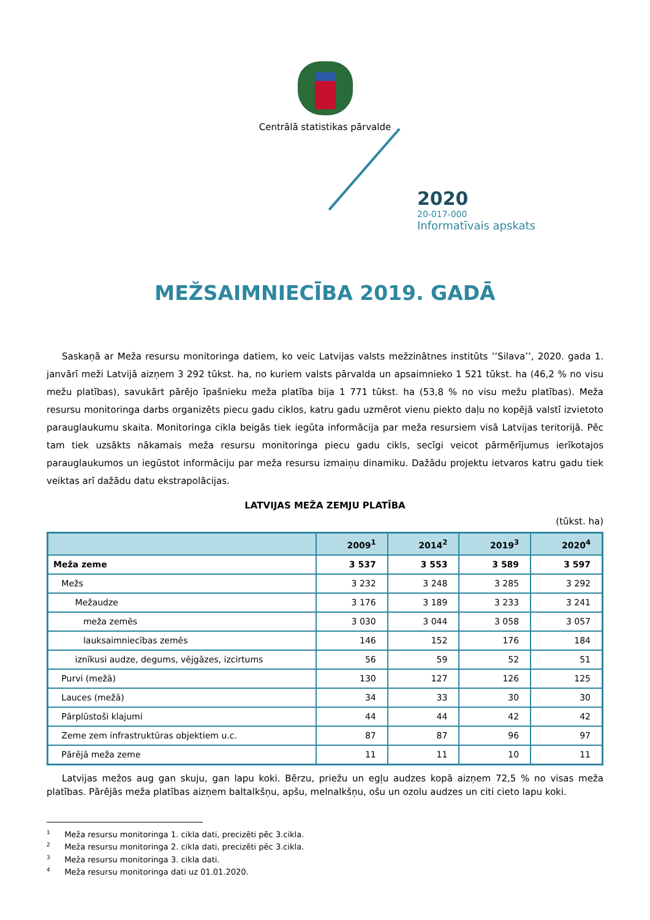Centrālā statistikas pārvalde
2020
20-017-000
Informatīvais apskats
MEŽSAIMNIECĪBA 2019. GADĀ
Saskaņā ar Meža resursu monitoringa datiem, ko veic Latvijas valsts mežzinātnes institūts ’’Silava’’, 2020. gada 1. janvārī meži Latvijā aizņem 3 292 tūkst. ha, no kuriem valsts pārvalda un apsaimnieko 1 521 tūkst. ha (46,2 % no visu mežu platības), savukārt pārējo īpašnieku meža platība bija 1 771 tūkst. ha (53,8 % no visu mežu platības). Meža resursu monitoringa darbs organizēts piecu gadu ciklos, katru gadu uzmērot vienu piekto daļu no kopējā valstī izvietoto parauglaukumu skaita. Monitoringa cikla beigās tiek iegūta informācija par meža resursiem visā Latvijas teritorijā. Pēc tam tiek uzsākts nākamais meža resursu monitoringa piecu gadu cikls, secīgi veicot pārmērījumus ierīkotajos parauglaukumos un iegūstot informāciju par meža resursu izmaiņu dinamiku. Dažādu projektu ietvaros katru gadu tiek veiktas arī dažādu datu ekstrapolācijas.
LATVIJAS MEŽA ZEMJU PLATĪBA
(tūkst. ha)
| | 2009<sup>1</sup> | 2014<sup>2</sup> | 2019<sup>3</sup> | 2020<sup>4</sup> |
| --- | --- | --- | --- | --- |
| Meža zeme | 3 537 | 3 553 | 3 589 | 3 597 |
| Mežs | 3 232 | 3 248 | 3 285 | 3 292 |
| Mežaudze | 3 176 | 3 189 | 3 233 | 3 241 |
| meža zemēs | 3 030 | 3 044 | 3 058 | 3 057 |
| lauksaimniecības zemēs | 146 | 152 | 176 | 184 |
| iznīkusi audze, degums, vējgāzes, izcirtums | 56 | 59 | 52 | 51 |
| Purvi (mežā) | 130 | 127 | 126 | 125 |
| Lauces (mežā) | 34 | 33 | 30 | 30 |
| Pārplūstoši klajumi | 44 | 44 | 42 | 42 |
| Zeme zem infrastruktūras objektiem u.c. | 87 | 87 | 96 | 97 |
| Pārējā meža zeme | 11 | 11 | 10 | 11 |
Latvijas mežos aug gan skuju, gan lapu koki. Bērzu, priežu un egļu audzes kopā aizņem 72,5 % no visas meža platības. Pārējās meža platības aizņem baltalkšņu, apšu, melnalkšņu, ošu un ozolu audzes un citi cieto lapu koki.
<sup>1</sup> Meža resursu monitoringa 1. cikla dati, precizēti pēc 3.cikla.
<sup>2</sup> Meža resursu monitoringa 2. cikla dati, precizēti pēc 3.cikla.
<sup>3</sup> Meža resursu monitoringa 3. cikla dati.
<sup>4</sup> Meža resursu monitoringa dati uz 01.01.2020.